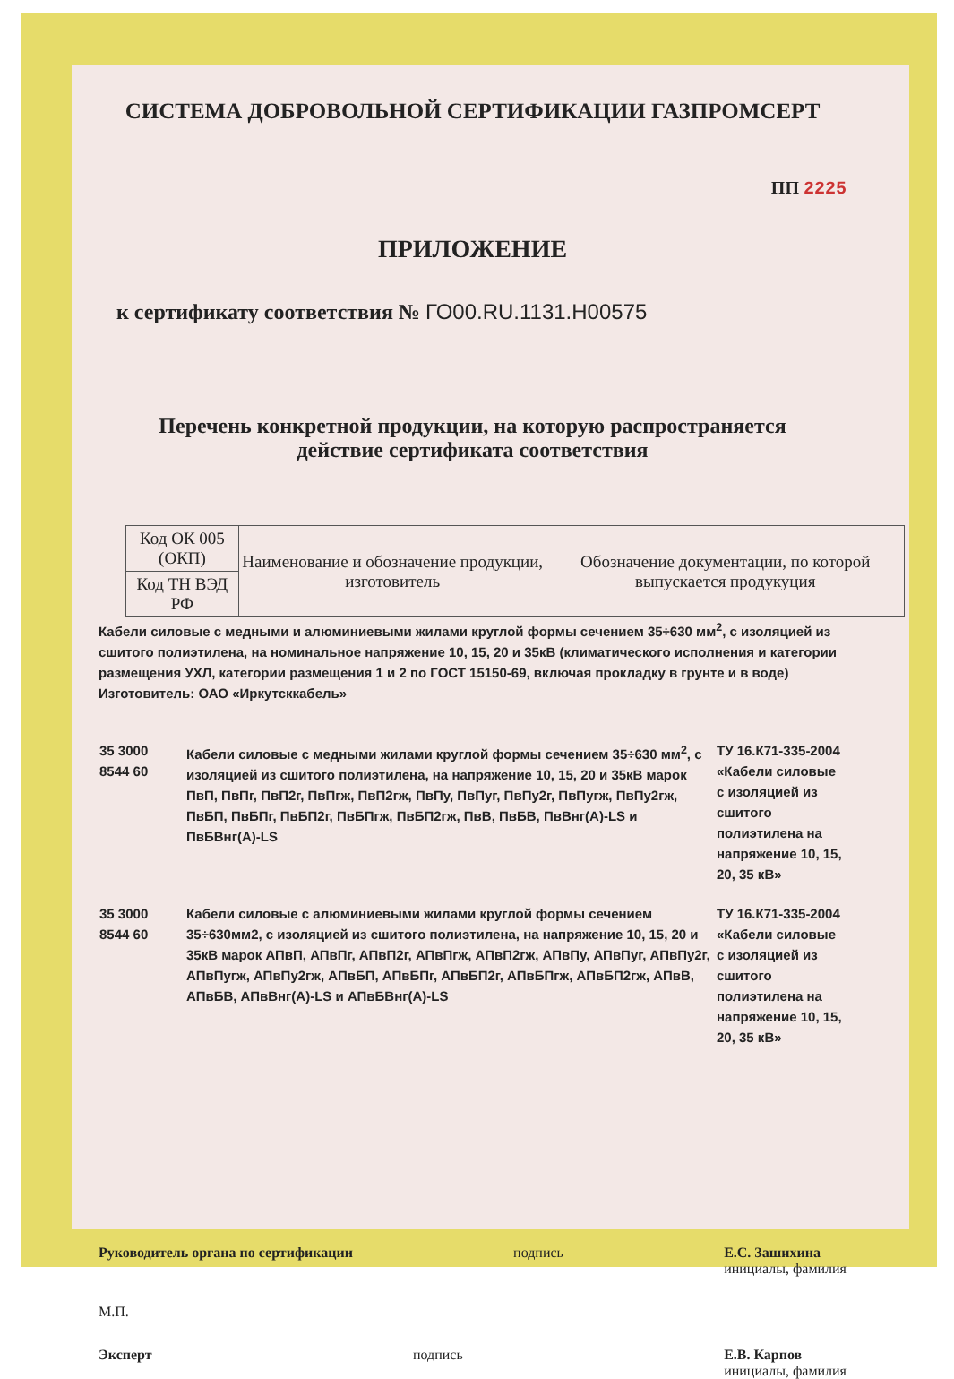СИСТЕМА ДОБРОВОЛЬНОЙ СЕРТИФИКАЦИИ ГАЗПРОМСЕРТ
ПП 2225
ПРИЛОЖЕНИЕ
к сертификату соответствия № ГО00.RU.1131.H00575
Перечень конкретной продукции, на которую распространяется
действие сертификата соответствия
| Код ОК 005 (ОКП) | Наименование и обозначение продукции, изготовитель | Обозначение документации, по которой выпускается продукуция |
| Код ТН ВЭД РФ | | |
Кабели силовые с медными и алюминиевыми жилами круглой формы сечением 35÷630 мм<sup>2</sup>, с изоляцией из сшитого полиэтилена, на номинальное напряжение 10, 15, 20 и 35кВ (климатического исполнения и категории размещения УХЛ, категории размещения 1 и 2 по ГОСТ 15150-69, включая прокладку в грунте и в воде)
Изготовитель: ОАО «Иркутсккабель»
| 35 3000 8544 60 | Кабели силовые с медными жилами круглой формы сечением 35÷630 мм<sup>2</sup>, с изоляцией из сшитого полиэтилена, на напряжение 10, 15, 20 и 35кВ марок ПвП, ПвПг, ПвП2г, ПвПгж, ПвП2гж, ПвПу, ПвПуг, ПвПу2г, ПвПугж, ПвПу2гж, ПвБП, ПвБПг, ПвБП2г, ПвБПгж, ПвБП2гж, ПвВ, ПвБВ, ПвВнг(А)-LS и ПвБВнг(А)-LS | ТУ 16.К71-335-2004 «Кабели силовые с изоляцией из сшитого полиэтилена на напряжение 10, 15, 20, 35 кВ» |
| 35 3000 8544 60 | Кабели силовые с алюминиевыми жилами круглой формы сечением 35÷630мм2, с изоляцией из сшитого полиэтилена, на напряжение 10, 15, 20 и 35кВ марок АПвП, АПвПг, АПвП2г, АПвПгж, АПвП2гж, АПвПу, АПвПуг, АПвПу2г, АПвПугж, АПвПу2гж, АПвБП, АПвБПг, АПвБП2г, АПвБПгж, АПвБП2гж, АПвВ, АПвБВ, АПвВнг(А)-LS и АПвБВнг(А)-LS | ТУ 16.К71-335-2004 «Кабели силовые с изоляцией из сшитого полиэтилена на напряжение 10, 15, 20, 35 кВ» |
Руководитель органа по сертификации подпись Е.С. Зашихина
инициалы, фамилия
М.П.
Эксперт подпись Е.В. Карпов
инициалы, фамилия